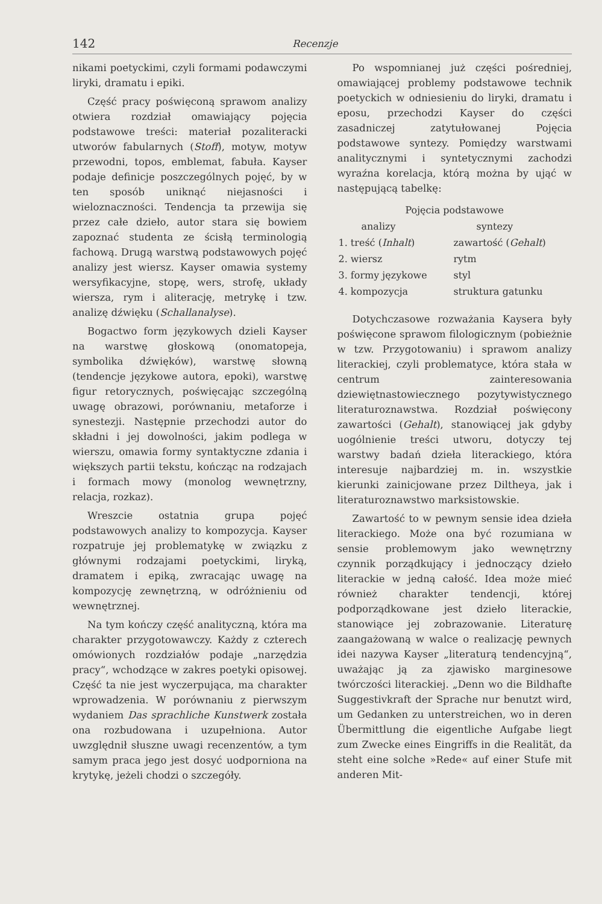142 Recenzje
nikami poetyckimi, czyli formami podawczymi liryki, dramatu i epiki.
Część pracy poświęconą sprawom analizy otwiera rozdział omawiający pojęcia podstawowe treści: materiał pozaliteracki utworów fabularnych (Stoff), motyw, motyw przewodni, topos, emblemat, fabuła. Kayser podaje definicje poszczególnych pojęć, by w ten sposób uniknąć niejasności i wieloznaczności. Tendencja ta przewija się przez całe dzieło, autor stara się bowiem zapoznać studenta ze ścisłą terminologią fachową. Drugą warstwą podstawowych pojęć analizy jest wiersz. Kayser omawia systemy wersyfikacyjne, stopę, wers, strofę, układy wiersza, rym i aliterację, metrykę i tzw. analizę dźwięku (Schallanalyse).
Bogactwo form językowych dzieli Kayser na warstwę głoskową (onomatopeja, symbolika dźwięków), warstwę słowną (tendencje językowe autora, epoki), warstwę figur retorycznych, poświęcając szczególną uwagę obrazowi, porównaniu, metaforze i synestezji. Następnie przechodzi autor do składni i jej dowolności, jakim podlega w wierszu, omawia formy syntaktyczne zdania i większych partii tekstu, kończąc na rodzajach i formach mowy (monolog wewnętrzny, relacja, rozkaz).
Wreszcie ostatnia grupa pojęć podstawowych analizy to kompozycja. Kayser rozpatruje jej problematykę w związku z głównymi rodzajami poetyckimi, liryką, dramatem i epiką, zwracając uwagę na kompozycję zewnętrzną, w odróżnieniu od wewnętrznej.
Na tym kończy część analityczną, która ma charakter przygotowawczy. Każdy z czterech omówionych rozdziałów podaje „narzędzia pracy“, wchodzące w zakres poetyki opisowej. Część ta nie jest wyczerpująca, ma charakter wprowadzenia. W porównaniu z pierwszym wydaniem Das sprachliche Kunstwerk została ona rozbudowana i uzupełniona. Autor uwzględnił słuszne uwagi recenzentów, a tym samym praca jego jest dosyć uodporniona na krytykę, jeżeli chodzi o szczegóły.
Po wspomnianej już części pośredniej, omawiającej problemy podstawowe technik poetyckich w odniesieniu do liryki, dramatu i eposu, przechodzi Kayser do części zasadniczej zatytułowanej Pojęcia podstawowe syntezy. Pomiędzy warstwami analitycznymi i syntetycznymi zachodzi wyraźna korelacja, którą można by ująć w następującą tabelkę:
| Pojęcia podstawowe | |
| --- | --- |
| analizy | syntezy |
| 1. treść ( Inhalt ) | zawartość ( Gehalt ) |
| 2. wiersz | rytm |
| 3. formy językowe | styl |
| 4. kompozycja | struktura gatunku |
Dotychczasowe rozważania Kaysera były poświęcone sprawom filologicznym (pobieżnie w tzw. Przygotowaniu) i sprawom analizy literackiej, czyli problematyce, która stała w centrum zainteresowania dziewiętnastowiecznego pozytywistycznego literaturoznawstwa. Rozdział poświęcony zawartości (Gehalt), stanowiącej jak gdyby uogólnienie treści utworu, dotyczy tej warstwy badań dzieła literackiego, która interesuje najbardziej m. in. wszystkie kierunki zainicjowane przez Diltheya, jak i literaturoznawstwo marksistowskie.
Zawartość to w pewnym sensie idea dzieła literackiego. Może ona być rozumiana w sensie problemowym jako wewnętrzny czynnik porządkujący i jednoczący dzieło literackie w jedną całość. Idea może mieć również charakter tendencji, której podporządkowane jest dzieło literackie, stanowiące jej zobrazowanie. Literaturę zaangażowaną w walce o realizację pewnych idei nazywa Kayser „literaturą tendencyjną“, uważając ją za zjawisko marginesowe twórczości literackiej. „Denn wo die Bildhafte Suggestivkraft der Sprache nur benutzt wird, um Gedanken zu unterstreichen, wo in deren Übermittlung die eigentliche Aufgabe liegt zum Zwecke eines Eingriffs in die Realität, da steht eine solche »Rede« auf einer Stufe mit anderen Mit-